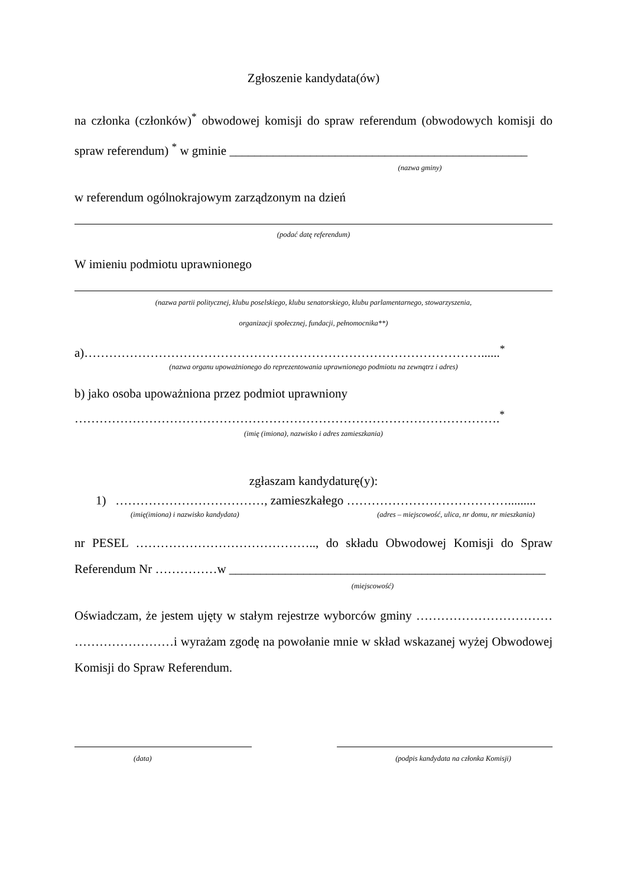Zgłoszenie kandydata(ów)
na członka (członków)<sup>*</sup> obwodowej komisji do spraw referendum (obwodowych komisji do spraw referendum) <sup>*</sup> w gminie ________________________________________________
(nazwa gminy)
w referendum ogólnokrajowym zarządzonym na dzień
(podać datę referendum)
W imieniu podmiotu uprawnionego
(nazwa partii politycznej, klubu poselskiego, klubu senatorskiego, klubu parlamentarnego, stowarzyszenia,
organizacji społecznej, fundacji, pełnomocnika**)
a)……………………………………………………………………………………......<sup>*</sup>
(nazwa organu upoważnionego do reprezentowania uprawnionego podmiotu na zewnątrz i adres)
b) jako osoba upoważniona przez podmiot uprawniony
………………………………………………………………………………………….<sup>*</sup>
(imię (imiona), nazwisko i adres zamieszkania)
zgłaszam kandydaturę(y):
1) ………………………………, zamieszkałego ………………………………….........
(imię(imiona) i nazwisko kandydata) (adres – miejscowość, ulica, nr domu, nr mieszkania)
nr PESEL …………………………………….., do składu Obwodowej Komisji do Spraw Referendum Nr ……………w ___________________________________________________
(miejscowość)
Oświadczam, że jestem ujęty w stałym rejestrze wyborców gminy …………………………… ……………………i wyrażam zgodę na powołanie mnie w skład wskazanej wyżej Obwodowej Komisji do Spraw Referendum.
(data) (podpis kandydata na członka Komisji)